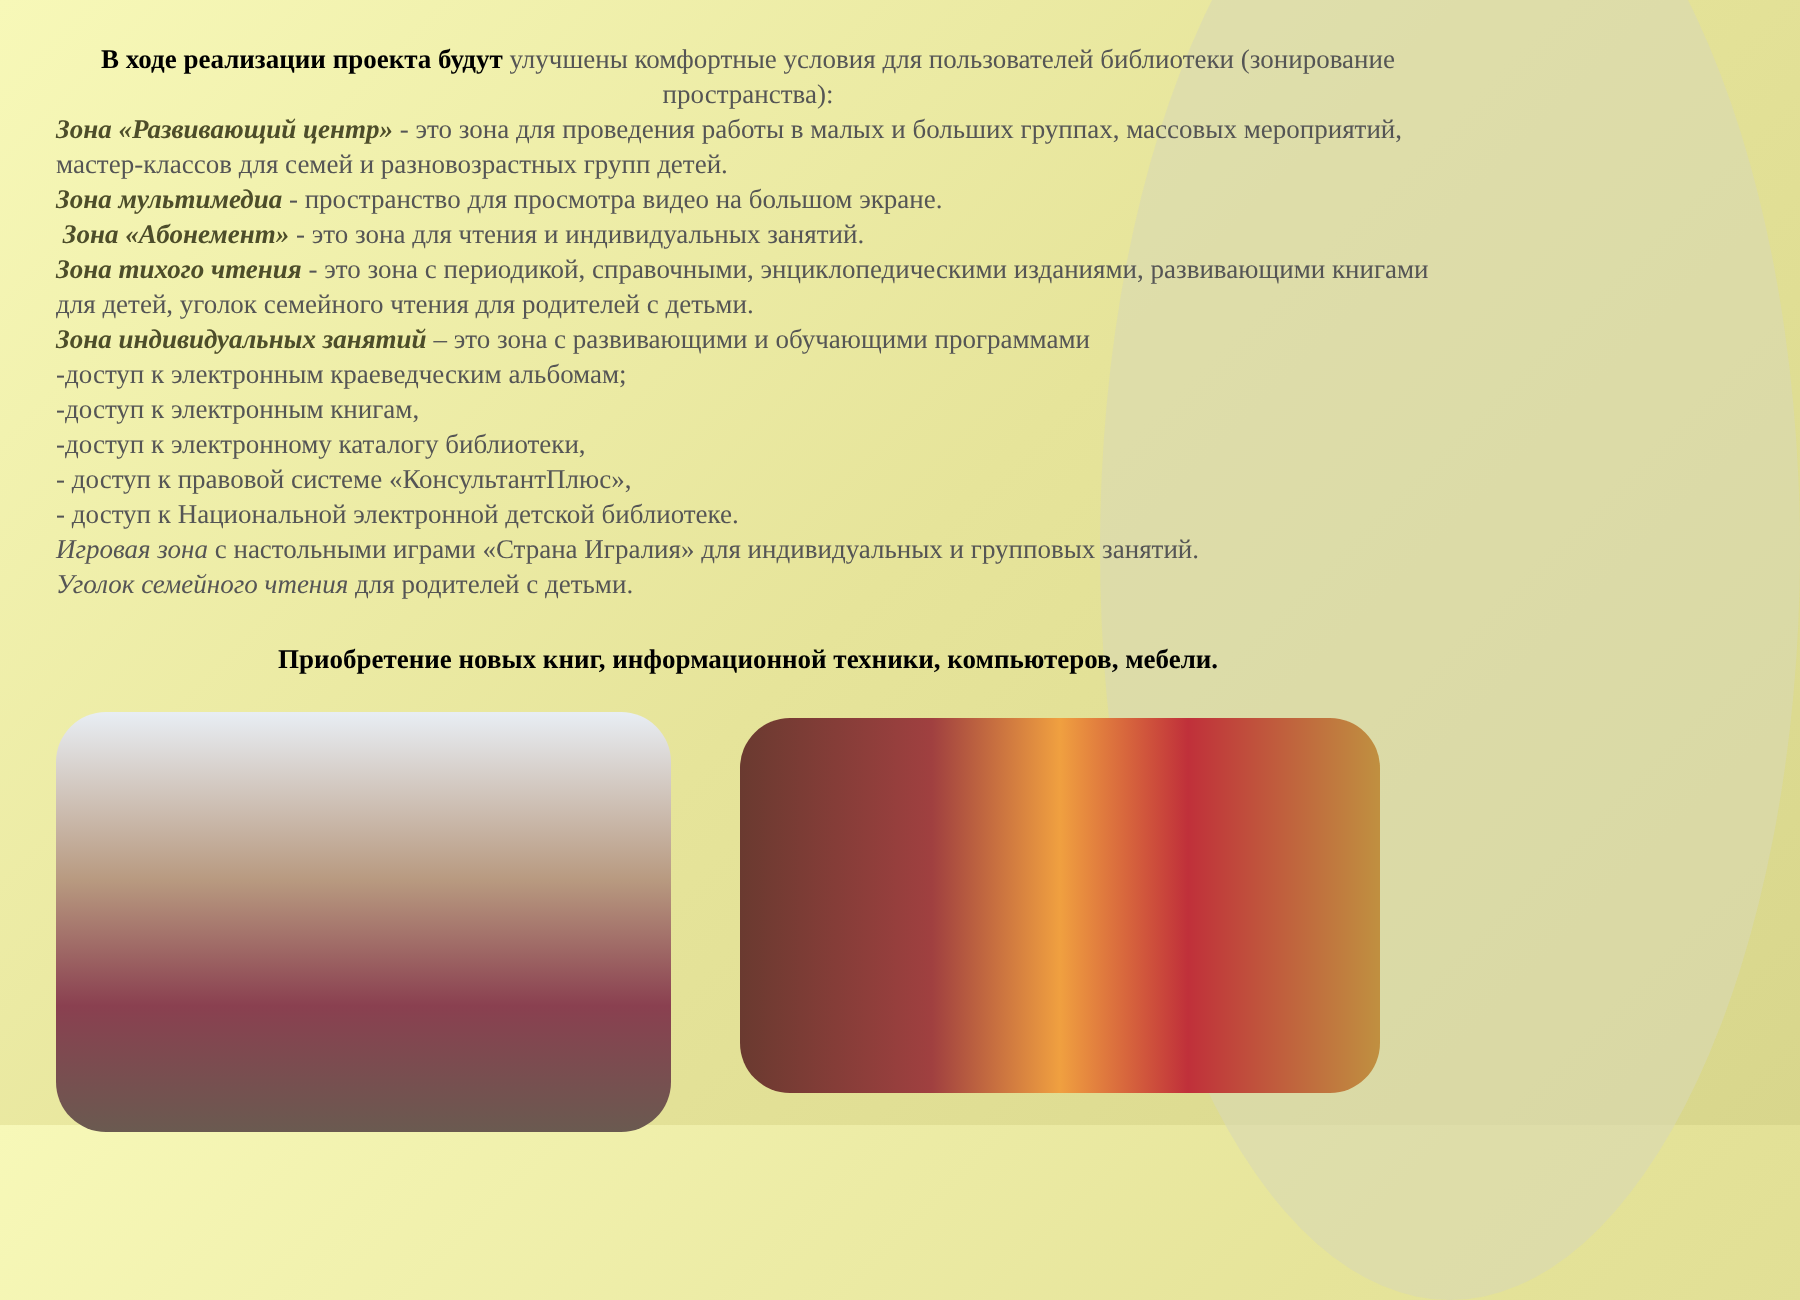В ходе реализации проекта будут улучшены комфортные условия для пользователей библиотеки (зонирование пространства):
Зона «Развивающий центр» - это зона для проведения работы в малых и больших группах, массовых мероприятий, мастер-классов для семей и разновозрастных групп детей.
Зона мультимедиа - пространство для просмотра видео на большом экране.
Зона «Абонемент» - это зона для чтения и индивидуальных занятий.
Зона тихого чтения - это зона с периодикой, справочными, энциклопедическими изданиями, развивающими книгами для детей, уголок семейного чтения для родителей с детьми.
Зона индивидуальных занятий – это зона с развивающими и обучающими программами
-доступ к электронным краеведческим альбомам;
-доступ к электронным книгам,
-доступ к электронному каталогу библиотеки,
- доступ к правовой системе «КонсультантПлюс»,
- доступ к Национальной электронной детской библиотеке.
Игровая зона с настольными играми «Страна Игралия» для индивидуальных и групповых занятий.
Уголок семейного чтения для родителей с детьми.
Приобретение новых книг, информационной техники, компьютеров, мебели.